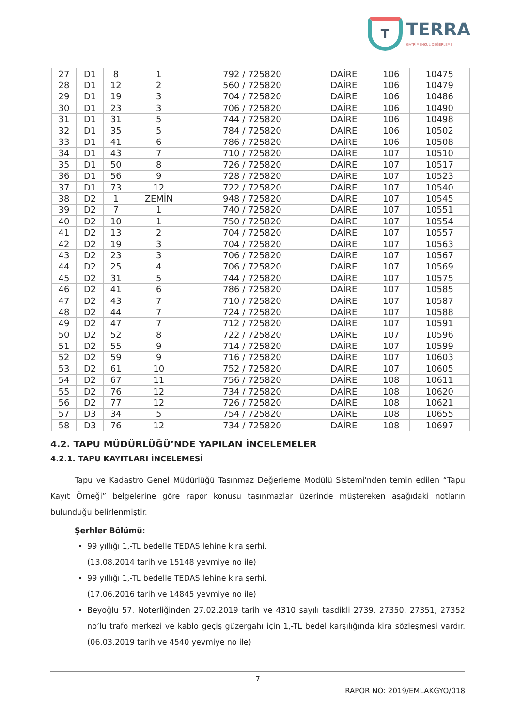T
TERRA
GAYRİMENKUL DEĞERLEME
| 27 | D1 | 8 | 1 | 792 / 725820 | DAİRE | 106 | 10475 |
| 28 | D1 | 12 | 2 | 560 / 725820 | DAİRE | 106 | 10479 |
| 29 | D1 | 19 | 3 | 704 / 725820 | DAİRE | 106 | 10486 |
| 30 | D1 | 23 | 3 | 706 / 725820 | DAİRE | 106 | 10490 |
| 31 | D1 | 31 | 5 | 744 / 725820 | DAİRE | 106 | 10498 |
| 32 | D1 | 35 | 5 | 784 / 725820 | DAİRE | 106 | 10502 |
| 33 | D1 | 41 | 6 | 786 / 725820 | DAİRE | 106 | 10508 |
| 34 | D1 | 43 | 7 | 710 / 725820 | DAİRE | 107 | 10510 |
| 35 | D1 | 50 | 8 | 726 / 725820 | DAİRE | 107 | 10517 |
| 36 | D1 | 56 | 9 | 728 / 725820 | DAİRE | 107 | 10523 |
| 37 | D1 | 73 | 12 | 722 / 725820 | DAİRE | 107 | 10540 |
| 38 | D2 | 1 | ZEMİN | 948 / 725820 | DAİRE | 107 | 10545 |
| 39 | D2 | 7 | 1 | 740 / 725820 | DAİRE | 107 | 10551 |
| 40 | D2 | 10 | 1 | 750 / 725820 | DAİRE | 107 | 10554 |
| 41 | D2 | 13 | 2 | 704 / 725820 | DAİRE | 107 | 10557 |
| 42 | D2 | 19 | 3 | 704 / 725820 | DAİRE | 107 | 10563 |
| 43 | D2 | 23 | 3 | 706 / 725820 | DAİRE | 107 | 10567 |
| 44 | D2 | 25 | 4 | 706 / 725820 | DAİRE | 107 | 10569 |
| 45 | D2 | 31 | 5 | 744 / 725820 | DAİRE | 107 | 10575 |
| 46 | D2 | 41 | 6 | 786 / 725820 | DAİRE | 107 | 10585 |
| 47 | D2 | 43 | 7 | 710 / 725820 | DAİRE | 107 | 10587 |
| 48 | D2 | 44 | 7 | 724 / 725820 | DAİRE | 107 | 10588 |
| 49 | D2 | 47 | 7 | 712 / 725820 | DAİRE | 107 | 10591 |
| 50 | D2 | 52 | 8 | 722 / 725820 | DAİRE | 107 | 10596 |
| 51 | D2 | 55 | 9 | 714 / 725820 | DAİRE | 107 | 10599 |
| 52 | D2 | 59 | 9 | 716 / 725820 | DAİRE | 107 | 10603 |
| 53 | D2 | 61 | 10 | 752 / 725820 | DAİRE | 107 | 10605 |
| 54 | D2 | 67 | 11 | 756 / 725820 | DAİRE | 108 | 10611 |
| 55 | D2 | 76 | 12 | 734 / 725820 | DAİRE | 108 | 10620 |
| 56 | D2 | 77 | 12 | 726 / 725820 | DAİRE | 108 | 10621 |
| 57 | D3 | 34 | 5 | 754 / 725820 | DAİRE | 108 | 10655 |
| 58 | D3 | 76 | 12 | 734 / 725820 | DAİRE | 108 | 10697 |
4.2. TAPU MÜDÜRLÜĞÜ’NDE YAPILAN İNCELEMELER
4.2.1. TAPU KAYITLARI İNCELEMESİ
Tapu ve Kadastro Genel Müdürlüğü Taşınmaz Değerleme Modülü Sistemi'nden temin edilen “Tapu Kayıt Örneği” belgelerine göre rapor konusu taşınmazlar üzerinde müştereken aşağıdaki notların bulunduğu belirlenmiştir.
Şerhler Bölümü:
99 yıllığı 1,-TL bedelle TEDAŞ lehine kira şerhi.
(13.08.2014 tarih ve 15148 yevmiye no ile)
99 yıllığı 1,-TL bedelle TEDAŞ lehine kira şerhi.
(17.06.2016 tarih ve 14845 yevmiye no ile)
Beyoğlu 57. Noterliğinden 27.02.2019 tarih ve 4310 sayılı tasdikli 2739, 27350, 27351, 27352 no’lu trafo merkezi ve kablo geçiş güzergahı için 1,-TL bedel karşılığında kira sözleşmesi vardır. (06.03.2019 tarih ve 4540 yevmiye no ile)
7
RAPOR NO: 2019/EMLAKGYO/018